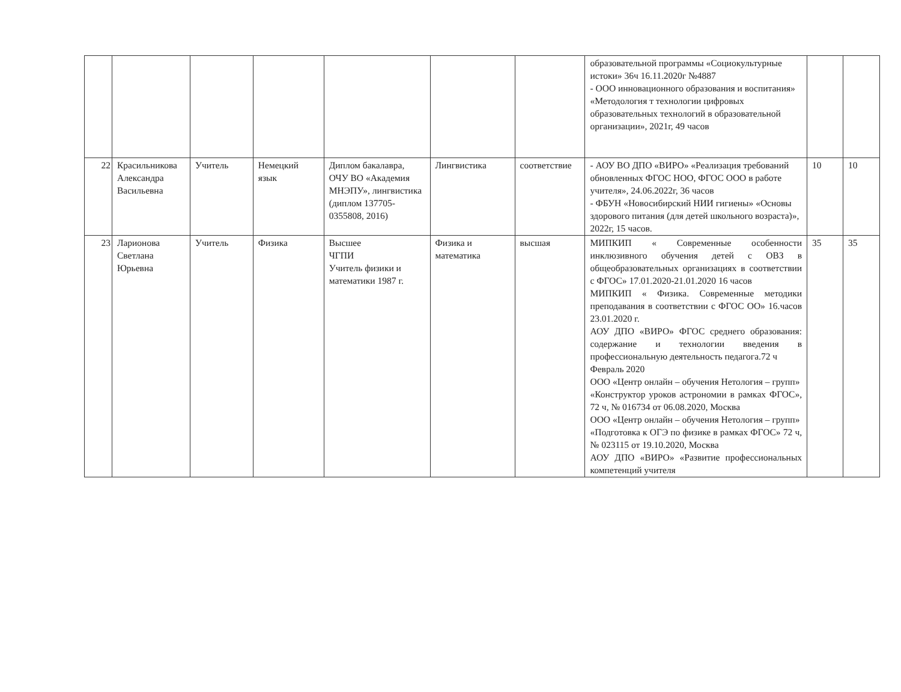| | | | | | | | образовательной программы «Социокультурные истоки» 36ч 16.11.2020г №4887 - ООО инновационного образования и воспитания» «Методология т технологии цифровых образовательных технологий в образовательной организации», 2021г, 49 часов | | |
| 22 | Красильникова Александра Васильевна | Учитель | Немецкий язык | Диплом бакалавра, ОЧУ ВО «Академия МНЭПУ», лингвистика (диплом 137705-0355808, 2016) | Лингвистика | соответствие | - АОУ ВО ДПО «ВИРО» «Реализация требований обновленных ФГОС НОО, ФГОС ООО в работе учителя», 24.06.2022г, 36 часов - ФБУН «Новосибирский НИИ гигиены» «Основы здорового питания (для детей школьного возраста)», 2022г, 15 часов. | 10 | 10 |
| 23 | Ларионова Светлана Юрьевна | Учитель | Физика | Высшее ЧГПИ Учитель физики и математики 1987 г. | Физика и математика | высшая | МИПКИП « Современные особенности инклюзивного обучения детей с ОВЗ в общеобразовательных организациях в соответствии с ФГОС» 17.01.2020-21.01.2020 16 часов МИПКИП « Физика. Современные методики преподавания в соответствии с ФГОС ОО» 16.часов 23.01.2020 г. АОУ ДПО «ВИРО» ФГОС среднего образования: содержание и технологии введения в профессиональную деятельность педагога.72 ч Февраль 2020 ООО «Центр онлайн – обучения Нетология – групп» «Конструктор уроков астрономии в рамках ФГОС», 72 ч, № 016734 от 06.08.2020, Москва ООО «Центр онлайн – обучения Нетология – групп» «Подготовка к ОГЭ по физике в рамках ФГОС» 72 ч, № 023115 от 19.10.2020, Москва АОУ ДПО «ВИРО» «Развитие профессиональных компетенций учителя | 35 | 35 |